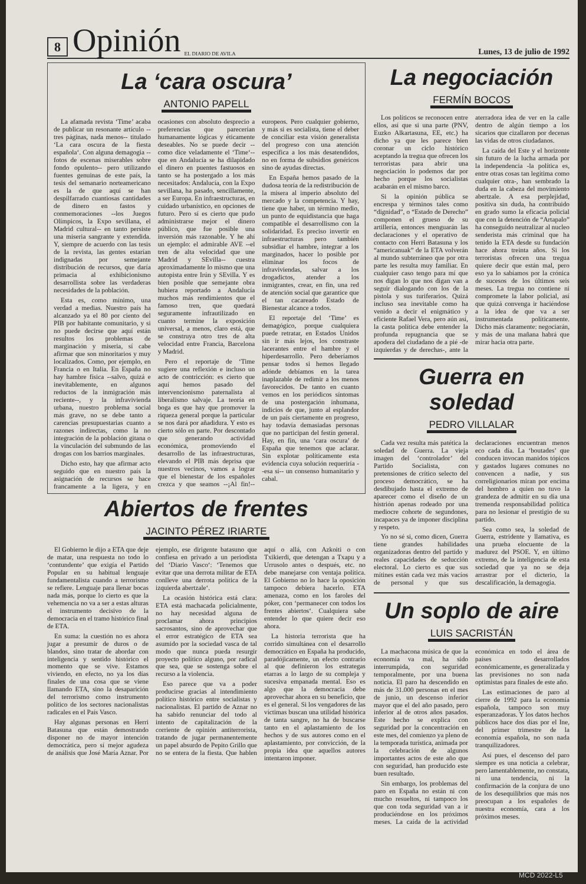8 Opinión EL DIARIO DE AVILA Lunes, 13 de julio de 1992
La ‘cara oscura’
ANTONIO PAPELL
La afamada revista ‘Time’ acaba de publicar un resonante artículo --tres páginas, nada menos-- titulado ‘La cara oscura de la fiesta española‘. Con alguna demagogia --fotos de escenas miserables sobre fondo opulento-- pero utilizando fuentes genuinas de este país, la tesis del semanario norteamericano es la de que aquí se han despilfarrado cuantiosas cantidades de dinero en fastos y conmemoraciones --los Juegos Olímpicos, la Expo sevillana, el Madrid cultural-- en tanto persiste una miseria sangrante y extendida. Y, siempre de acuerdo con las tesis de la revista, las gentes estarían indignadas por semejante distribución de recursos, que daría primacia al exhibicionismo desarrollista sobre las verdaderas necesidades de la población.
Esta es, como mínimo, una verdad a medias. Nuestro país ha alcanzado ya el 80 por ciento del PIB por habitante comunitario, y si no puede decirse que aquí están resultos los problemas de marginación y miseria, sí cabe afirmar que son minoritarios y muy localizados. Como, por ejemplo, en Francia o en Italia. En España no hay hambre física --salvo, quizá e inevitablemente, en algunos reductos de la inmigración más reciente--, y la infravivienda urbana, nuestro problema social más grave, no se debe tanto a carencias presupuestarias cuanto a razones indirectas, como la no integración de la población gitana o la vinculación del submundo de las drogas con los barrios marginales.
Dicho esto, hay que afirmar acto seguido que en nuestro país la asignación de recursos se hace francamente a la ligera, y en ocasiones con absoluto desprecio a preferencias que parecerían humanamente lógicas y éticamente deseables. No se puede decir --como dice veladamente el ‘Time‘-- que en Andalucía se ha dilapidado el dinero en puentes fastuosos en tanto se ha postergado a los más necesitados: Andalucía, con la Expo sevillana, ha pasado, sencillamente, a ser Europa. En infraestructuras, en cuidado urbanístico, en opciones de futuro. Pero sí es cierto que pudo administrarse mejor el dinero público, que fue posible una inversión más razonable. Y he ahí un ejemplo: el admirable AVE --el tren de alta velocidad que une Madrid y SEvilla-- cuestra aproximadamente lo mismo que una autopista entre Irún y SEvilla. Y es bien posible que semejante obra hubiera reportado a Andalucía muchos más rendimientos que el famoso tren, que quedará seguramente infrautilizado en cuanto termine la exposición universal, a menos, claro está, que se construya otro tres de alta velocidad entre Francia, Barcelona y Madrid.
Pero el reportaje de ‘Time sugiere una reflexión e incluso un acto de contricción: es cierto que aquí hemos pasado del intervencionismo paternalista al liberalismo salvaje. La teoría en boga es que hay que promover la riqueza general porque la particular se nos dará por añadidura. Y esto es cierto sólo en parte. Por descontado que generando actividad económica, promoviendo el desarrollo de las infraestructuras, elevando el PIB más deprisa que nuestros vecinos, vamos a lograr que el bienestar de los españoles crezca y que seamos --¡Al fin!-- europeos. Pero cualquier gobierno, y más si es socialista, tiene el deber de conciliar esta visión generalista del progreso con una atención específica a los más desatendidos, no en forma de subsidios genéricos sino de ayudas directas.
En España hemos pasado de la dudosa teoría de la redistribución de la misera al imperio absoluto del mercado y la competencia. Y hay, tiene que haber, un término medio, un punto de equidistancia que haga compatible el desarrollismo con la solidaridad. Es preciso invertir en infraestructuras pero también subsidiar el hambre, integrar a los marginados, hacer lo posible por eliminar los focos de infraviviendas, salvar a los drogadictos, atender a los inmigrantes, crear, en fin, una red de atención social que garantice que el tan cacareado Estado de Bienestar alcance a todos.
El reportaje del ‘Time’ es demagógico, porque cualquiera puede retratar, en Estados Unidos sin ir más lejos, los constraste lacerantes entre el hambre y el hiperdesarrollo. Pero deberíamos pensar todos si hemos llegado adónde debíamos en la tarea inaplazable de redimir a los menos favorecidos. De tanto en cuanto vemos en los periódicos síntomas de una postergación inhumana, indicios de que, junto al esplandor de un país ciertamente en progreso, hay todavía demasiadas personas que no participan del festín general. Hay, en fin, una ‘cara oscura’ de España que tenemos que aclarar. Sin explotar políticamente esta evidencia cuya solución requeriría --esa sí-- un consenso humanitario y cabal.
Abiertos de frentes
JACINTO PÉREZ IRIARTE
El Gobierno le dijo a ETA que deje de matar, una respuesta no todo lo ‘contundente’ que exigía el Partido Popular en su habitual lenguaje fundamentalista cuando a terrorismo se refiere. Lenguaje para llenar bocas nada más, porque lo cierto es que la vehemencia no va a ser a estas alturas el instrumento decisivo de la democracia en el tramo histórico final de ETA.
En suma: la cuestión no es ahora jugar a presumir de duros o de blandos, sino tratar de abordar con inteligencia y sentido histórico el momento que se vive. Estamos viviendo, en efecto, no ya los días finales de una cosa que se viene llamando ETA, sino la desaparición del terrorismo como instrumento político de los sectores nacionalistas radicales en el País Vasco.
Hay algunas personas en Herri Batasuna que están demostrando disponer no de mayor intención democrática, pero sí mejor agudeza de análisis que José María Aznar. Por ejemplo, ese dirigente batasuno que confiesa en privado a un periodista del ‘Diario Vasco‘: ‘Tenemos que evitar que una derrota militar de ETA conlleve una derrota política de la izquierda abertzale‘.
La ocasión histórica está clara: ETA está machacada policialmente, no hay necesidad alguna de proclamar ahora principios sacrosantos, sino de aprovechar que el error estratégico de ETA sea asumido por la sociedad vasca de tal modo que nunca pueda resurgir proyecto político alguno, por radical que sea, que se sostenga sobre el recurso a la violencia.
Eso parece que va a poder producirse gracias al intendimiento político histórico entre socialistas y nacionalistas. El partido de Aznar no ha sabido renunciar del todo al intento de capitalización de la corriente de opinión antiterrorista, tratando de jugar permanentemente un papel absurdo de Pepito Grillo que no se entera de la fiesta. Que hablen aquí o allá, con Azkoiti o con Txikierdi, que detengan a Txapu y a Urrusolo antes o después, etc. no debe manejarse con ventaja política. El Gobierno no lo hace la oposición tampoco debiera hacerlo. ETA amenaza, como en los faroles del póker, con ‘permanecer con todos los frentes abiertos‘. Cualquiera sabe entender lo que quiere decir eso ahora.
La historia terrorista que ha corrido simultánea con el desarrollo democrático en España ha producido, paradójicamente, un efecto contrario al que definieron los estrategas etarras a lo largo de su compleja y sucesiva empanada mental. Eso es algo que la democracia debe aprovechar ahora en su beneficio, que es el general. Si los vengadores de las víctimas buscan una utilidad histórica de tanta sangre, no ha de buscarse tanto en el aplastamiento de los hechos y de sus autores como en el aplastamiento, por convicción, de la propia idea que aquellos autores intentaron imponer.
La negociación
FERMÍN BOCOS
Los políticos se reconocen entre ellos, así que si una parte (PNV, Euzko Alkartasuna, EE, etc.) ha dicho ya que les parece bien coronar un ciclo histórico aceptando la tregua que ofrecen los terroristas para abrir una negociación lo podemos dar por hecho porque los socialistas acabarán en el mismo barco.
Si la opinión pública se encrespa y términos tales como “dignidad”, o “Estado de Derecho” componen el grueso de su artillería, entonces menguarán las declaraciones y el operativo de contacto con Herri Batasuna y los “americanuak” de la ETA volverán al mundo subterráneo que por otra parte les resulta muy familiar. En cualquier caso tengo para mí que nos digan lo que nos digan van a seguir dialogando con los de la pistola y sus turiferarios. Quizá incluso sea inevitable como ha venido a decir el enigmático y eficiente Rafael Vera, pero aún así, la casta política debe entender la profunda repugnancia que se apodera del ciudadano de a pié -de izquierdas y de derechas-, ante la aterradora idea de ver en la calle dentro de algún tiempo a los sicarios que cizallaron por decenas las vidas de otros ciudadanos.
La caída del Este y el horizonte sin futuro de la lucha armada por la independencia -la política es, entre otras cosas tan legítima como cualquier otra-, han sembrado la duda en la cabeza del movimiento abertzale. A esa perplejidad, positiva sin duda, ha contribuido en grado sumo la eficacia policial que con la detención de “Artapalo” ha conseguido neutralizar al nucleo senderista más criminal que ha tenido la ETA desde su fundación hace ahora treinta años. Si los terroristas ofrecen una tregua quiere decir que están mal, pero eso ya lo sabíamos por la crónica de sucesos de los últimos seis meses. La tregua no contiene ni compromete la labor policial, así que quizá convenga ir haciéndose a la idea de que va a ser instrumentada políticamente. Dicho más claramente: negociarán, y más de una mañana habrá que mirar hacia otra parte.
Guerra en soledad
PEDRO VILLALAR
Cada vez resulta más patética la soledad de Guerra. La vieja imagen del ‘controlador’ del Partido Socialista, con pretensiones de crítico selecto del proceso democrático, se ha desdibujado hasta el extremo de aparecer como el diseño de un histrión apenas rodeado por una mediocre cohorte de segundones, incapaces ya de imponer disciplina y respeto.
Yo no sé si, como dicen, Guerra tiene grandes habilidades organizadoras dentro del partido y reales capacidades de seducción electoral. Lo cierto es que sus mítines están cada vez más vacíos de personal y que sus declaraciones encuentran menos eco cada día. La ‘boutades’ que conducen invocan manidos tópicos y gastados lugares comunes no convencen a nadie, y sus correligionarios miran por encima del hombro a quien no tuvo la grandeza de admitir en su día una tremenda responsabilidad política para no lesionar el prestigio de su partido.
Sea como sea, la soledad de Guerra, estridente y llamativa, es una prueba elocuente de la madurez del PSOE. Y, en último extremo, de la inteligencia de esta sociedad que ya no se deja arrastrar por el dicterio, la descalificación, la demagogia.
Un soplo de aire
LUIS SACRISTÁN
La machacona música de que la economía va mal, ha sido interrumpida, con seguridad temporalmente, por una buena noticia. El paro ha descendido en más de 31.000 personas en el mes de junio, un descenso inferior mayor que el del año pasado, pero inferior al de otros años pasados. Este hecho se explica con seguridad por la concentración en este mes, del comienzo ya pleno de la temporada turística, animada por la celebración de algunos importantes actos de este año que con seguridad, han producido este buen resultado.
Sin embargo, los problemas del paro en España no están ni con mucho resueltos, ni tampoco los que con toda seguridad van a ir produciéndose en los próximos meses. La caída de la actividad económica en todo el área de países desarrollados económicamente, es generalizada y las previsiones no son nada optimistas para finales de este año.
Las estimaciones de paro al cierre de 1992 para la economía española, tampoco son muy esperanzadoras. Y los datos hechos públicos hace dos días por el Ine, del primer trimestre de la economía española, no son nada tranquilizadores.
Así pues, el descenso del paro siempre es una noticia a celebrar, pero lamentablemente, no constata, ni una tendencia, ni la confirmación de la conjura de uno de los desequilibrios que más nos preocupan a los españoles de nuestra economía, cara a los próximos meses.
MCD 2022-L5